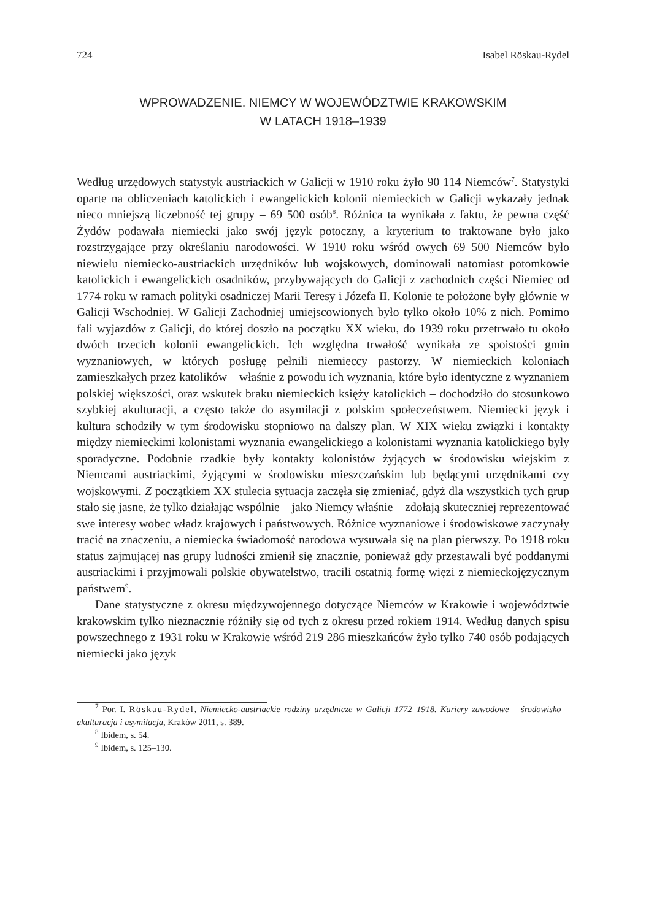724 Isabel Röskau-Rydel
WPROWADZENIE. NIEMCY W WOJEWÓDZTWIE KRAKOWSKIM
W LATACH 1918–1939
Według urzędowych statystyk austriackich w Galicji w 1910 roku żyło 90 114 Niemców<sup>7</sup>. Statystyki oparte na obliczeniach katolickich i ewangelickich kolonii niemieckich w Galicji wykazały jednak nieco mniejszą liczebność tej grupy – 69 500 osób<sup>8</sup>. Różnica ta wynikała z faktu, że pewna część Żydów podawała niemiecki jako swój język potoczny, a kryterium to traktowane było jako rozstrzygające przy określaniu narodowości. W 1910 roku wśród owych 69 500 Niemców było niewielu niemiecko-austriackich urzędników lub wojskowych, dominowali natomiast potomkowie katolickich i ewangelickich osadników, przybywających do Galicji z zachodnich części Niemiec od 1774 roku w ramach polityki osadniczej Marii Teresy i Józefa II. Kolonie te położone były głównie w Galicji Wschodniej. W Galicji Zachodniej umiejscowionych było tylko około 10% z nich. Pomimo fali wyjazdów z Galicji, do której doszło na początku XX wieku, do 1939 roku przetrwało tu około dwóch trzecich kolonii ewangelickich. Ich względna trwałość wynikała ze spoistości gmin wyznaniowych, w których posługę pełnili niemieccy pastorzy. W niemieckich koloniach zamieszkałych przez katolików – właśnie z powodu ich wyznania, które było identyczne z wyznaniem polskiej większości, oraz wskutek braku niemieckich księży katolickich – dochodziło do stosunkowo szybkiej akulturacji, a często także do asymilacji z polskim społeczeństwem. Niemiecki język i kultura schodziły w tym środowisku stopniowo na dalszy plan. W XIX wieku związki i kontakty między niemieckimi kolonistami wyznania ewangelickiego a kolonistami wyznania katolickiego były sporadyczne. Podobnie rzadkie były kontakty kolonistów żyjących w środowisku wiejskim z Niemcami austriackimi, żyjącymi w środowisku mieszczańskim lub będącymi urzędnikami czy wojskowymi. Z początkiem XX stulecia sytuacja zaczęła się zmieniać, gdyż dla wszystkich tych grup stało się jasne, że tylko działając wspólnie – jako Niemcy właśnie – zdołają skuteczniej reprezentować swe interesy wobec władz krajowych i państwowych. Różnice wyznaniowe i środowiskowe zaczynały tracić na znaczeniu, a niemiecka świadomość narodowa wysuwała się na plan pierwszy. Po 1918 roku status zajmującej nas grupy ludności zmienił się znacznie, ponieważ gdy przestawali być poddanymi austriackimi i przyjmowali polskie obywatelstwo, tracili ostatnią formę więzi z niemieckojęzycznym państwem<sup>9</sup>.
Dane statystyczne z okresu międzywojennego dotyczące Niemców w Krakowie i województwie krakowskim tylko nieznacznie różniły się od tych z okresu przed rokiem 1914. Według danych spisu powszechnego z 1931 roku w Krakowie wśród 219 286 mieszkańców żyło tylko 740 osób podających niemiecki jako język
<sup>7</sup> Por. I. Röskau-Rydel, Niemiecko-austriackie rodziny urzędnicze w Galicji 1772–1918. Kariery zawodowe – środowisko – akulturacja i asymilacja, Kraków 2011, s. 389.
<sup>8</sup> Ibidem, s. 54.
<sup>9</sup> Ibidem, s. 125–130.